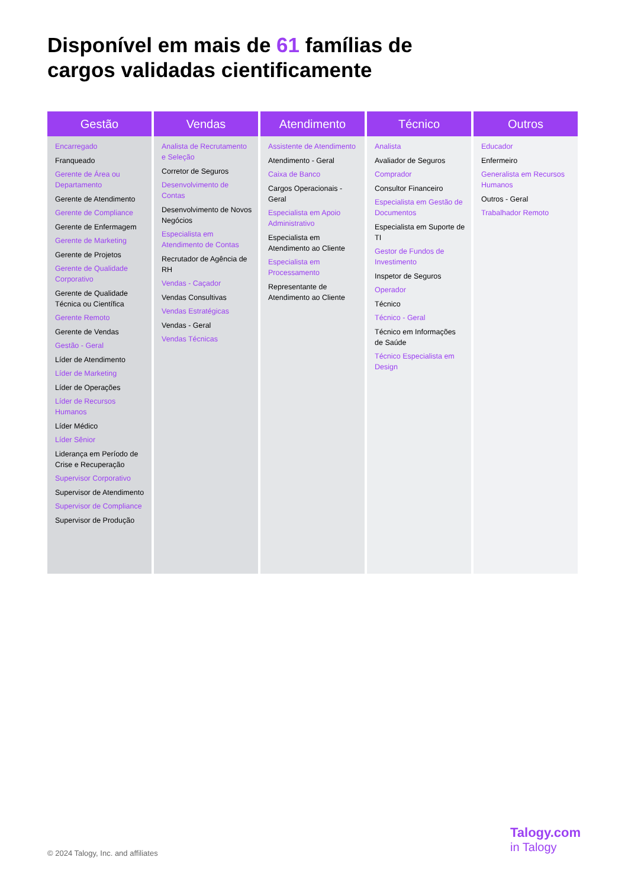Disponível em mais de 61 famílias de
cargos validadas cientificamente
Gestão
Encarregado
Franqueado
Gerente de Área ou Departamento
Gerente de Atendimento
Gerente de Compliance
Gerente de Enfermagem
Gerente de Marketing
Gerente de Projetos
Gerente de Qualidade Corporativo
Gerente de Qualidade Técnica ou Científica
Gerente Remoto
Gerente de Vendas
Gestão - Geral
Líder de Atendimento
Líder de Marketing
Líder de Operações
Líder de Recursos Humanos
Líder Médico
Líder Sênior
Liderança em Período de Crise e Recuperação
Supervisor Corporativo
Supervisor de Atendimento
Supervisor de Compliance
Supervisor de Produção
Vendas
Analista de Recrutamento e Seleção
Corretor de Seguros
Desenvolvimento de Contas
Desenvolvimento de Novos Negócios
Especialista em Atendimento de Contas
Recrutador de Agência de RH
Vendas - Caçador
Vendas Consultivas
Vendas Estratégicas
Vendas - Geral
Vendas Técnicas
Atendimento
Assistente de Atendimento
Atendimento - Geral
Caixa de Banco
Cargos Operacionais -Geral
Especialista em Apoio Administrativo
Especialista em Atendimento ao Cliente
Especialista em Processamento
Representante de Atendimento ao Cliente
Técnico
Analista
Avaliador de Seguros
Comprador
Consultor Financeiro
Especialista em Gestão de Documentos
Especialista em Suporte de TI
Gestor de Fundos de Investimento
Inspetor de Seguros
Operador
Técnico
Técnico - Geral
Técnico em Informações de Saúde
Técnico Especialista em Design
Outros
Educador
Enfermeiro
Generalista em Recursos Humanos
Outros - Geral
Trabalhador Remoto
© 2024 Talogy, Inc. and affiliates
Talogy.com
in Talogy